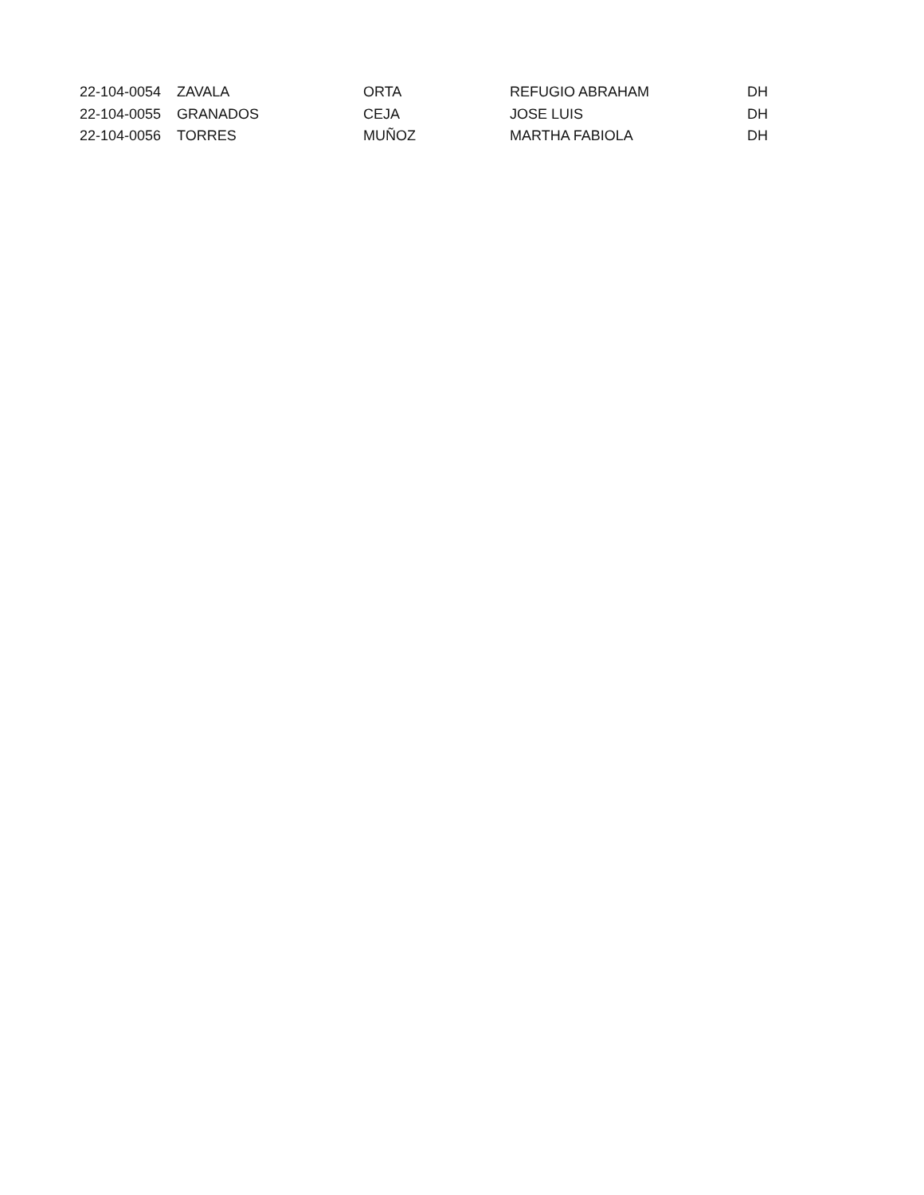| 22-104-0054 | ZAVALA | ORTA | REFUGIO ABRAHAM | DH |
| 22-104-0055 | GRANADOS | CEJA | JOSE LUIS | DH |
| 22-104-0056 | TORRES | MUÑOZ | MARTHA FABIOLA | DH |